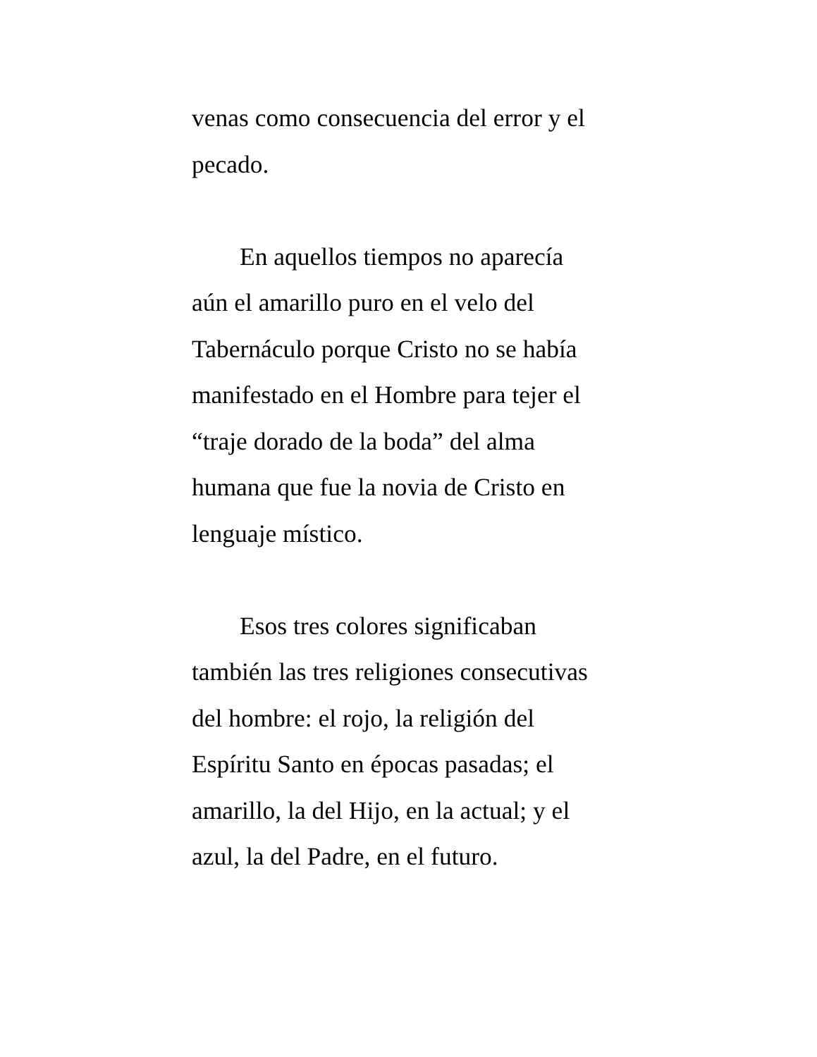venas como consecuencia del error y el
pecado.
En aquellos tiempos no aparecía
aún el amarillo puro en el velo del
Tabernáculo porque Cristo no se había
manifestado en el Hombre para tejer el
“traje dorado de la boda” del alma
humana que fue la novia de Cristo en
lenguaje místico.
Esos tres colores significaban
también las tres religiones consecutivas
del hombre: el rojo, la religión del
Espíritu Santo en épocas pasadas; el
amarillo, la del Hijo, en la actual; y el
azul, la del Padre, en el futuro.